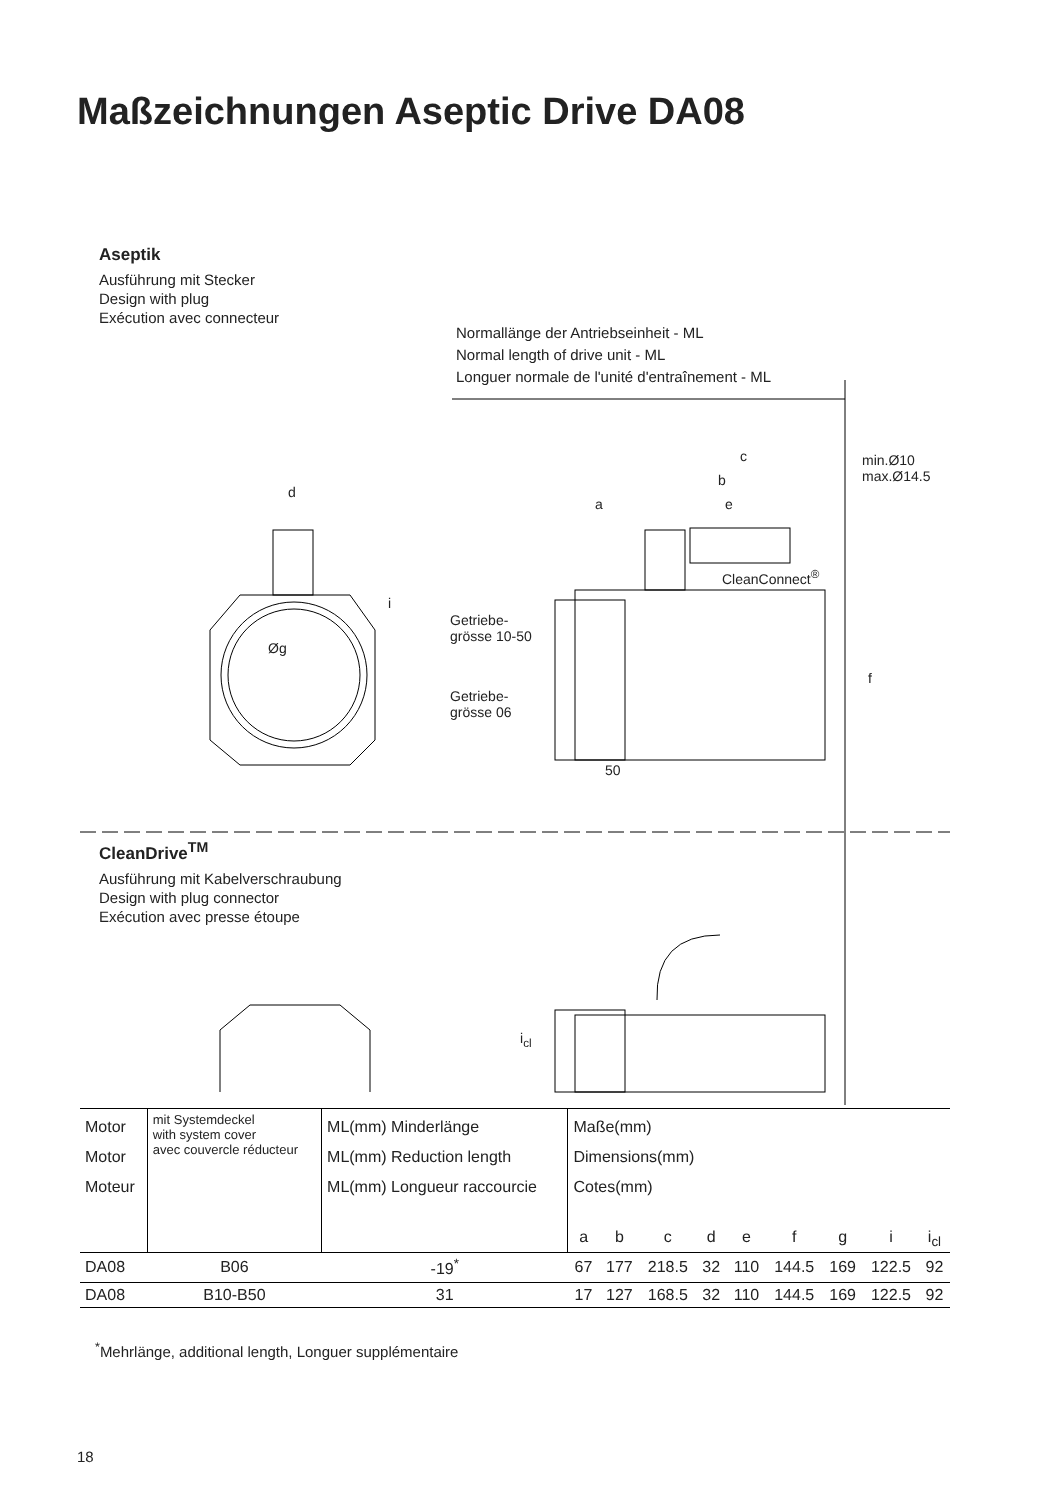Maßzeichnungen Aseptic Drive DA08
Aseptik
Ausführung mit Stecker
Design with plug
Exécution avec connecteur
Normallänge der Antriebseinheit - ML
Normal length of drive unit - ML
Longuer normale de l'unité d'entraînement - ML
c
min.Ø10
max.Ø14.5
b
d
a e
CleanConnect<sup>®</sup>
i
Øg
Getriebe-
grösse 10-50
f
Getriebe-
grösse 06
50
CleanDrive<sup>TM</sup>
Ausführung mit Kabelverschraubung
Design with plug connector
Exécution avec presse étoupe
i<sub>cl</sub>
| Motor Motor Moteur | mit Systemdeckel with system cover avec couvercle réducteur | ML(mm) Minderlänge ML(mm) Reduction length ML(mm) Longueur raccourcie | Maße(mm) Dimensions(mm) Cotes(mm) | | | | | | | | |
| | | | a | b | c | d | e | f | g | i | i<sub>cl</sub> |
| DA08 | B06 | -19<sup>*</sup> | 67 | 177 | 218.5 | 32 | 110 | 144.5 | 169 | 122.5 | 92 |
| DA08 | B10-B50 | 31 | 17 | 127 | 168.5 | 32 | 110 | 144.5 | 169 | 122.5 | 92 |
<sup>*</sup> Mehrlänge, additional length, Longuer supplémentaire
18